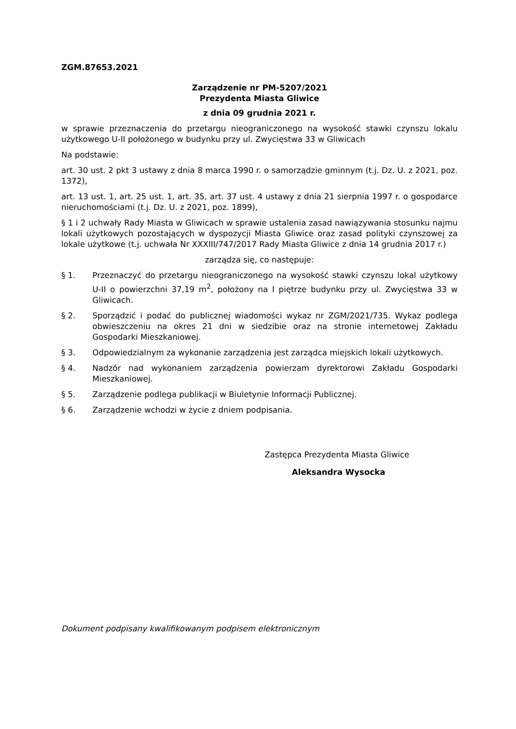ZGM.87653.2021
Zarządzenie nr PM-5207/2021
Prezydenta Miasta Gliwice
z dnia 09 grudnia 2021 r.
w sprawie przeznaczenia do przetargu nieograniczonego na wysokość stawki czynszu lokalu użytkowego U-II położonego w budynku przy ul. Zwycięstwa 33 w Gliwicach
Na podstawie:
art. 30 ust. 2 pkt 3 ustawy z dnia 8 marca 1990 r. o samorządzie gminnym (t.j. Dz. U. z 2021, poz. 1372),
art. 13 ust. 1, art. 25 ust. 1, art. 35, art. 37 ust. 4 ustawy z dnia 21 sierpnia 1997 r. o gospodarce nieruchomościami (t.j. Dz. U. z 2021, poz. 1899),
§ 1 i 2 uchwały Rady Miasta w Gliwicach w sprawie ustalenia zasad nawiązywania stosunku najmu lokali użytkowych pozostających w dyspozycji Miasta Gliwice oraz zasad polityki czynszowej za lokale użytkowe (t.j. uchwała Nr XXXIII/747/2017 Rady Miasta Gliwice z dnia 14 grudnia 2017 r.)
zarządza się, co następuje:
§ 1. Przeznaczyć do przetargu nieograniczonego na wysokość stawki czynszu lokal użytkowy U-II o powierzchni 37,19 m<sup>2</sup>, położony na I piętrze budynku przy ul. Zwycięstwa 33 w Gliwicach.
§ 2. Sporządzić i podać do publicznej wiadomości wykaz nr ZGM/2021/735. Wykaz podlega obwieszczeniu na okres 21 dni w siedzibie oraz na stronie internetowej Zakładu Gospodarki Mieszkaniowej.
§ 3. Odpowiedzialnym za wykonanie zarządzenia jest zarządca miejskich lokali użytkowych.
§ 4. Nadzór nad wykonaniem zarządzenia powierzam dyrektorowi Zakładu Gospodarki Mieszkaniowej.
§ 5. Zarządzenie podlega publikacji w Biuletynie Informacji Publicznej.
§ 6. Zarządzenie wchodzi w życie z dniem podpisania.
Zastępca Prezydenta Miasta Gliwice
Aleksandra Wysocka
Dokument podpisany kwalifikowanym podpisem elektronicznym